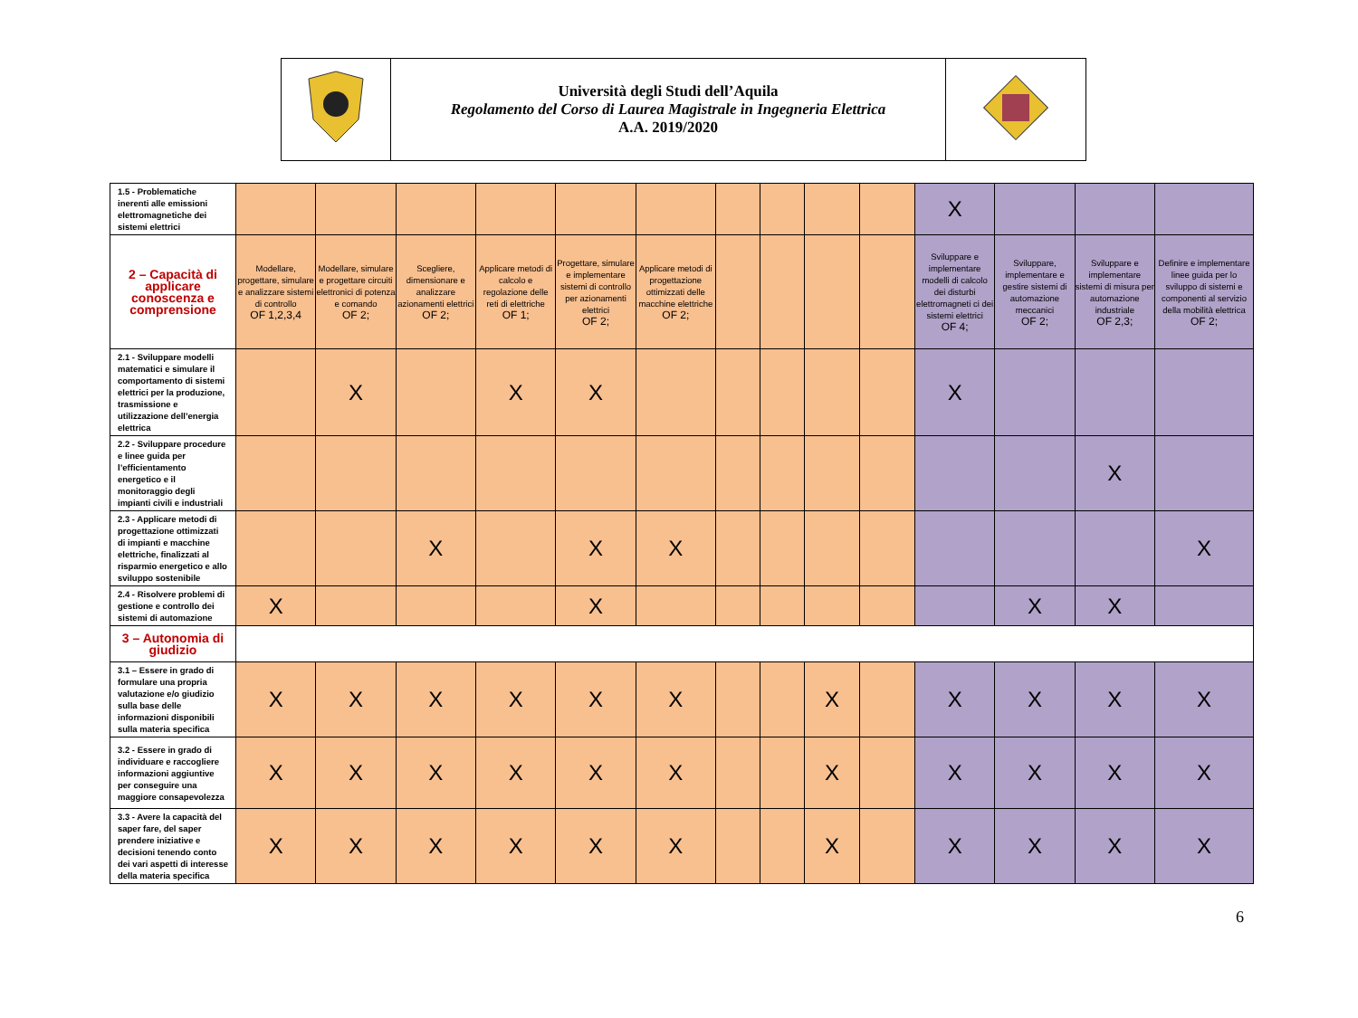| | Università degli Studi dell’Aquila Regolamento del Corso di Laurea Magistrale in Ingegneria Elettrica A.A. 2019/2020 | |
| 1.5 - Problematiche inerenti alle emissioni elettromagnetiche dei sistemi elettrici | | | | | | | | | | | X | | | |
| 2 – Capacità di applicare conoscenza e comprensione | Modellare, progettare, simulare e analizzare sistemi di controllo OF 1,2,3,4 | Modellare, simulare e progettare circuiti elettronici di potenza e comando OF 2; | Scegliere, dimensionare e analizzare azionamenti elettrici OF 2; | Applicare metodi di calcolo e regolazione delle reti di elettriche OF 1; | Progettare, simulare e implementare sistemi di controllo per azionamenti elettrici OF 2; | Applicare metodi di progettazione ottimizzati delle macchine elettriche OF 2; | | | | | Sviluppare e implementare modelli di calcolo dei disturbi elettromagneti ci dei sistemi elettrici OF 4; | Sviluppare, implementare e gestire sistemi di automazione meccanici OF 2; | Sviluppare e implementare sistemi di misura per automazione industriale OF 2,3; | Definire e implementare linee guida per lo sviluppo di sistemi e componenti al servizio della mobilità elettrica OF 2; |
| 2.1 - Sviluppare modelli matematici e simulare il comportamento di sistemi elettrici per la produzione, trasmissione e utilizzazione dell’energia elettrica | | X | | X | X | | | | | | X | | | |
| 2.2 - Sviluppare procedure e linee guida per l’efficientamento energetico e il monitoraggio degli impianti civili e industriali | | | | | | | | | | | | | X | |
| 2.3 - Applicare metodi di progettazione ottimizzati di impianti e macchine elettriche, finalizzati al risparmio energetico e allo sviluppo sostenibile | | | X | | X | X | | | | | | | | X |
| 2.4 - Risolvere problemi di gestione e controllo dei sistemi di automazione | X | | | | X | | | | | | | X | X | |
| 3 – Autonomia di giudizio | | | | | | | | | | | | | | |
| 3.1 – Essere in grado di formulare una propria valutazione e/o giudizio sulla base delle informazioni disponibili sulla materia specifica | X | X | X | X | X | X | | | X | | X | X | X | X |
| 3.2 - Essere in grado di individuare e raccogliere informazioni aggiuntive per conseguire una maggiore consapevolezza | X | X | X | X | X | X | | | X | | X | X | X | X |
| 3.3 - Avere la capacità del saper fare, del saper prendere iniziative e decisioni tenendo conto dei vari aspetti di interesse della materia specifica | X | X | X | X | X | X | | | X | | X | X | X | X |
6